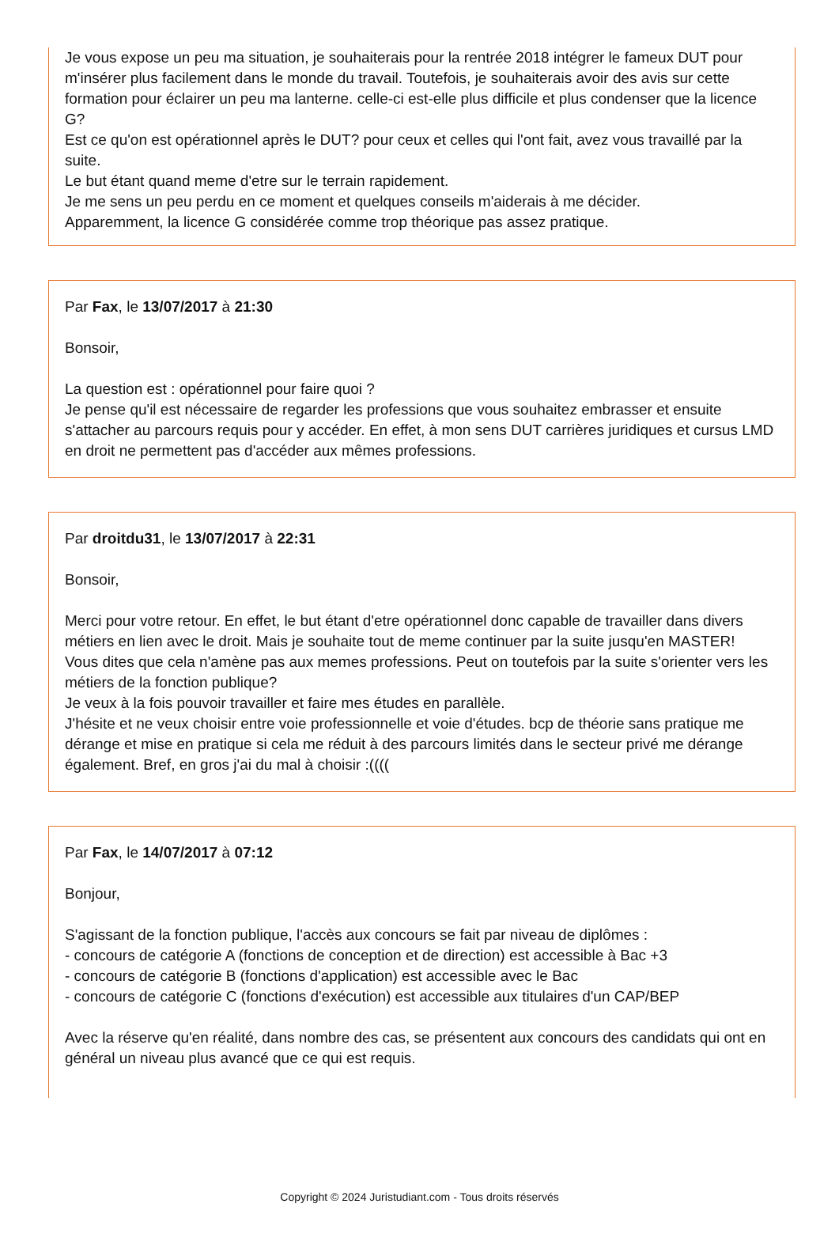Je vous expose un peu ma situation, je souhaiterais pour la rentrée 2018 intégrer le fameux DUT pour m'insérer plus facilement dans le monde du travail. Toutefois, je souhaiterais avoir des avis sur cette formation pour éclairer un peu ma lanterne. celle-ci est-elle plus difficile et plus condenser que la licence G?
Est ce qu'on est opérationnel après le DUT? pour ceux et celles qui l'ont fait, avez vous travaillé par la suite.
Le but étant quand meme d'etre sur le terrain rapidement.
Je me sens un peu perdu en ce moment et quelques conseils m'aiderais à me décider.
Apparemment, la licence G considérée comme trop théorique pas assez pratique.
Par Fax, le 13/07/2017 à 21:30
Bonsoir,
La question est : opérationnel pour faire quoi ?
Je pense qu'il est nécessaire de regarder les professions que vous souhaitez embrasser et ensuite s'attacher au parcours requis pour y accéder. En effet, à mon sens DUT carrières juridiques et cursus LMD en droit ne permettent pas d'accéder aux mêmes professions.
Par droitdu31, le 13/07/2017 à 22:31
Bonsoir,
Merci pour votre retour. En effet, le but étant d'etre opérationnel donc capable de travailler dans divers métiers en lien avec le droit. Mais je souhaite tout de meme continuer par la suite jusqu'en MASTER!
Vous dites que cela n'amène pas aux memes professions. Peut on toutefois par la suite s'orienter vers les métiers de la fonction publique?
Je veux à la fois pouvoir travailler et faire mes études en parallèle.
J'hésite et ne veux choisir entre voie professionnelle et voie d'études. bcp de théorie sans pratique me dérange et mise en pratique si cela me réduit à des parcours limités dans le secteur privé me dérange également. Bref, en gros j'ai du mal à choisir :((((
Par Fax, le 14/07/2017 à 07:12
Bonjour,
S'agissant de la fonction publique, l'accès aux concours se fait par niveau de diplômes :
- concours de catégorie A (fonctions de conception et de direction) est accessible à Bac +3
- concours de catégorie B (fonctions d'application) est accessible avec le Bac
- concours de catégorie C (fonctions d'exécution) est accessible aux titulaires d'un CAP/BEP
Avec la réserve qu'en réalité, dans nombre des cas, se présentent aux concours des candidats qui ont en général un niveau plus avancé que ce qui est requis.
Copyright © 2024 Juristudiant.com - Tous droits réservés